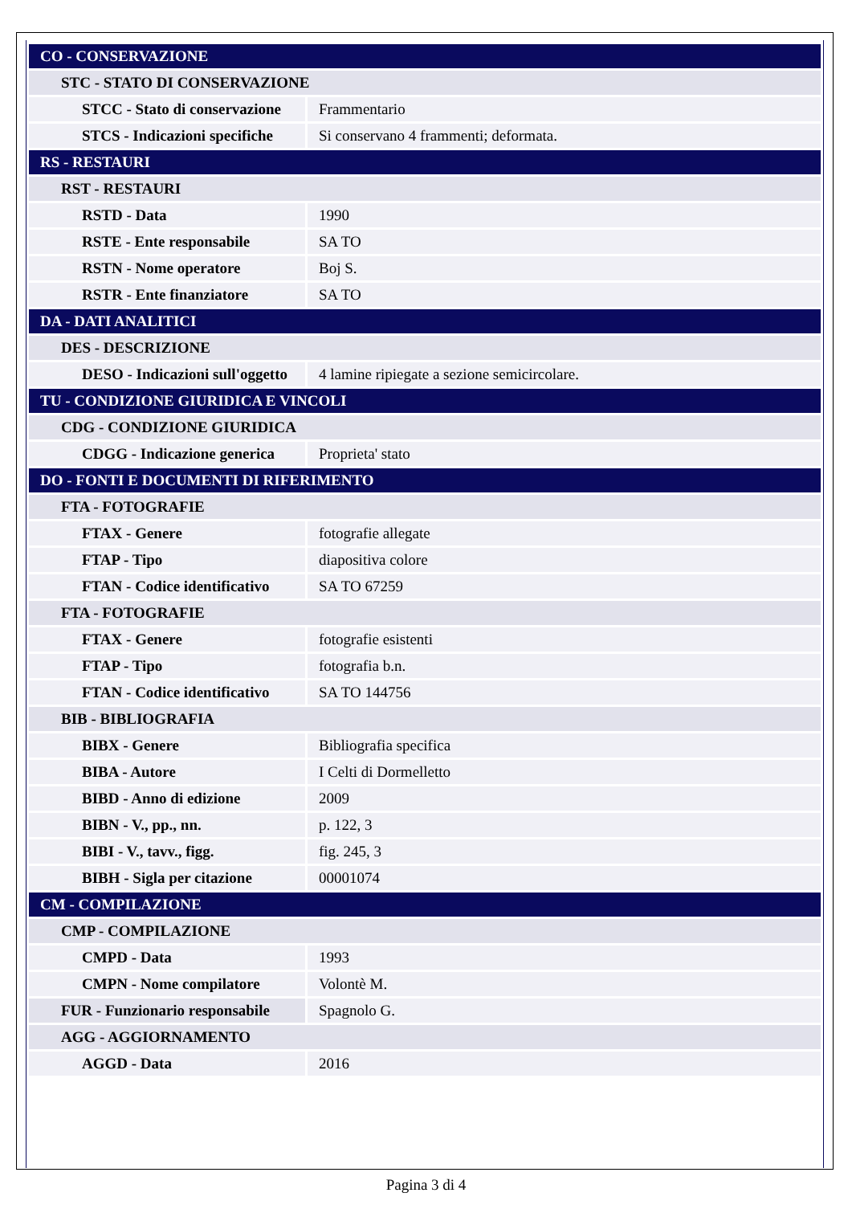| CO - CONSERVAZIONE | |
| STC - STATO DI CONSERVAZIONE | |
| STCC - Stato di conservazione | Frammentario |
| STCS - Indicazioni specifiche | Si conservano 4 frammenti; deformata. |
| RS - RESTAURI | |
| RST - RESTAURI | |
| RSTD - Data | 1990 |
| RSTE - Ente responsabile | SA TO |
| RSTN - Nome operatore | Boj S. |
| RSTR - Ente finanziatore | SA TO |
| DA - DATI ANALITICI | |
| DES - DESCRIZIONE | |
| DESO - Indicazioni sull'oggetto | 4 lamine ripiegate a sezione semicircolare. |
| TU - CONDIZIONE GIURIDICA E VINCOLI | |
| CDG - CONDIZIONE GIURIDICA | |
| CDGG - Indicazione generica | Proprieta' stato |
| DO - FONTI E DOCUMENTI DI RIFERIMENTO | |
| FTA - FOTOGRAFIE | |
| FTAX - Genere | fotografie allegate |
| FTAP - Tipo | diapositiva colore |
| FTAN - Codice identificativo | SA TO 67259 |
| FTA - FOTOGRAFIE | |
| FTAX - Genere | fotografie esistenti |
| FTAP - Tipo | fotografia b.n. |
| FTAN - Codice identificativo | SA TO 144756 |
| BIB - BIBLIOGRAFIA | |
| BIBX - Genere | Bibliografia specifica |
| BIBA - Autore | I Celti di Dormelletto |
| BIBD - Anno di edizione | 2009 |
| BIBN - V., pp., nn. | p. 122, 3 |
| BIBI - V., tavv., figg. | fig. 245, 3 |
| BIBH - Sigla per citazione | 00001074 |
| CM - COMPILAZIONE | |
| CMP - COMPILAZIONE | |
| CMPD - Data | 1993 |
| CMPN - Nome compilatore | Volontè M. |
| FUR - Funzionario responsabile | Spagnolo G. |
| AGG - AGGIORNAMENTO | |
| AGGD - Data | 2016 |
Pagina 3 di 4